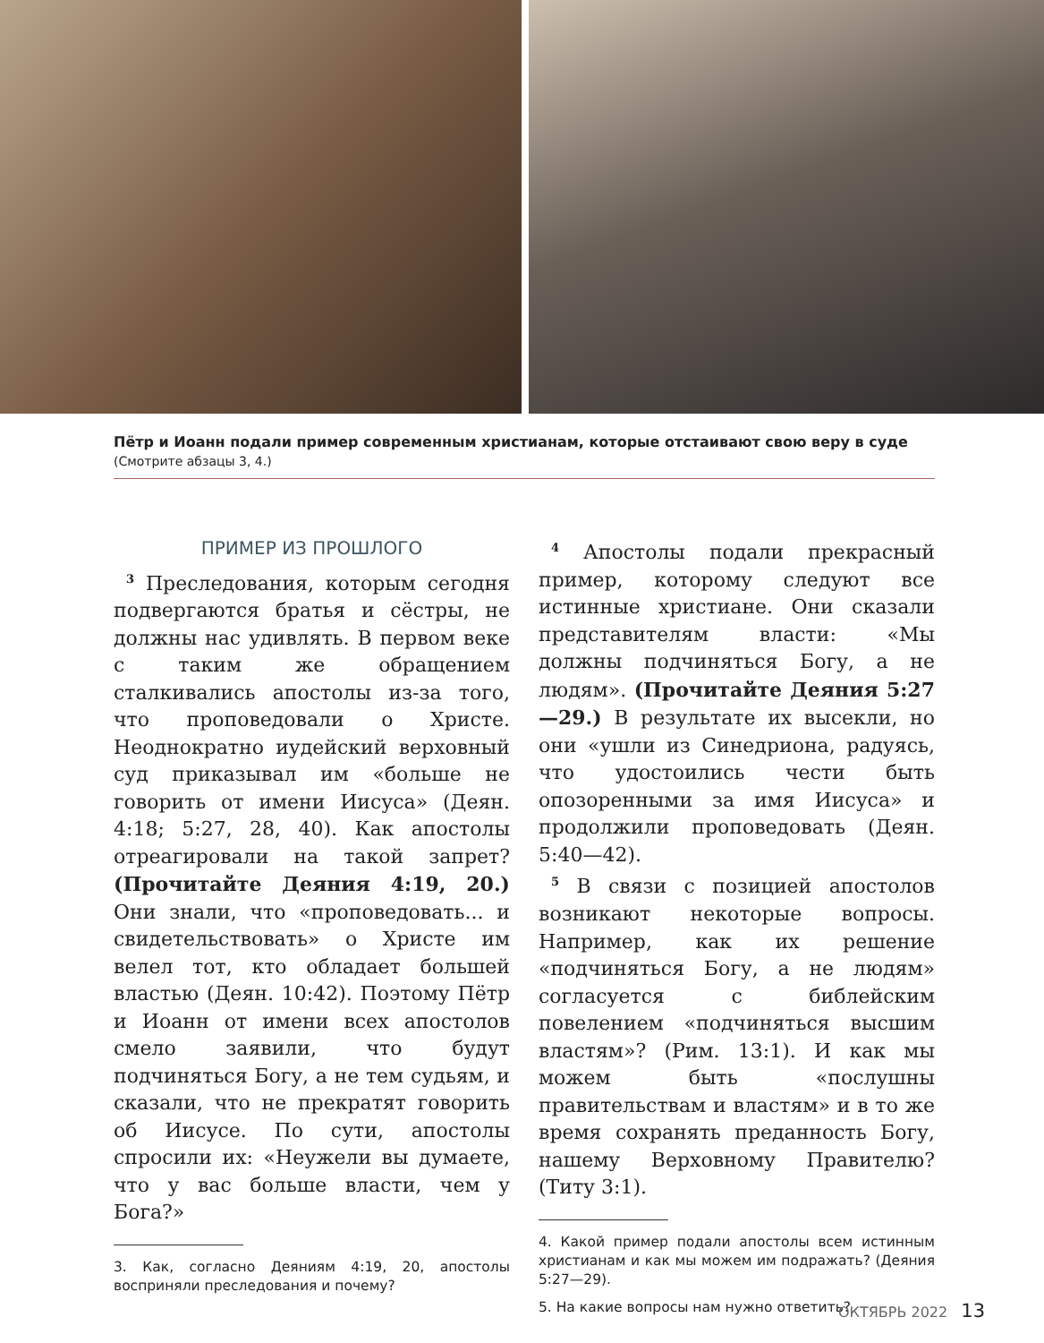Пётр и Иоанн подали пример современным христианам, которые отстаивают свою веру в суде
(Смотрите абзацы 3, 4.)
ПРИМЕР ИЗ ПРОШЛОГО
<sup>3</sup> Преследования, которым сегодня подвергаются братья и сёстры, не должны нас удивлять. В первом веке с таким же обращением сталкивались апостолы из-за того, что проповедовали о Христе. Неоднократно иудейский верховный суд приказывал им «больше не говорить от имени Иисуса» (Деян. 4:18; 5:27, 28, 40). Как апостолы отреагировали на такой запрет? (Прочитайте Деяния 4:19, 20.) Они знали, что «проповедовать... и свидетельствовать» о Христе им велел тот, кто обладает большей властью (Деян. 10:42). Поэтому Пётр и Иоанн от имени всех апостолов смело заявили, что будут подчиняться Богу, а не тем судьям, и сказали, что не прекратят говорить об Иисусе. По сути, апостолы спросили их: «Неужели вы думаете, что у вас больше власти, чем у Бога?»
3. Как, согласно Деяниям 4:19, 20, апостолы восприняли преследования и почему?
<sup>4</sup> Апостолы подали прекрасный пример, которому следуют все истинные христиане. Они сказали представителям власти: «Мы должны подчиняться Богу, а не людям». (Прочитайте Деяния 5:27—29.) В результате их высекли, но они «ушли из Синедриона, радуясь, что удостоились чести быть опозоренными за имя Иисуса» и продолжили проповедовать (Деян. 5:40—42).
<sup>5</sup> В связи с позицией апостолов возникают некоторые вопросы. Например, как их решение «подчиняться Богу, а не людям» согласуется с библейским повелением «подчиняться высшим властям»? (Рим. 13:1). И как мы можем быть «послушны правительствам и властям» и в то же время сохранять преданность Богу, нашему Верховному Правителю? (Титу 3:1).
4. Какой пример подали апостолы всем истинным христианам и как мы можем им подражать? (Деяния 5:27—29).
5. На какие вопросы нам нужно ответить?
ОКТЯБРЬ 2022 13